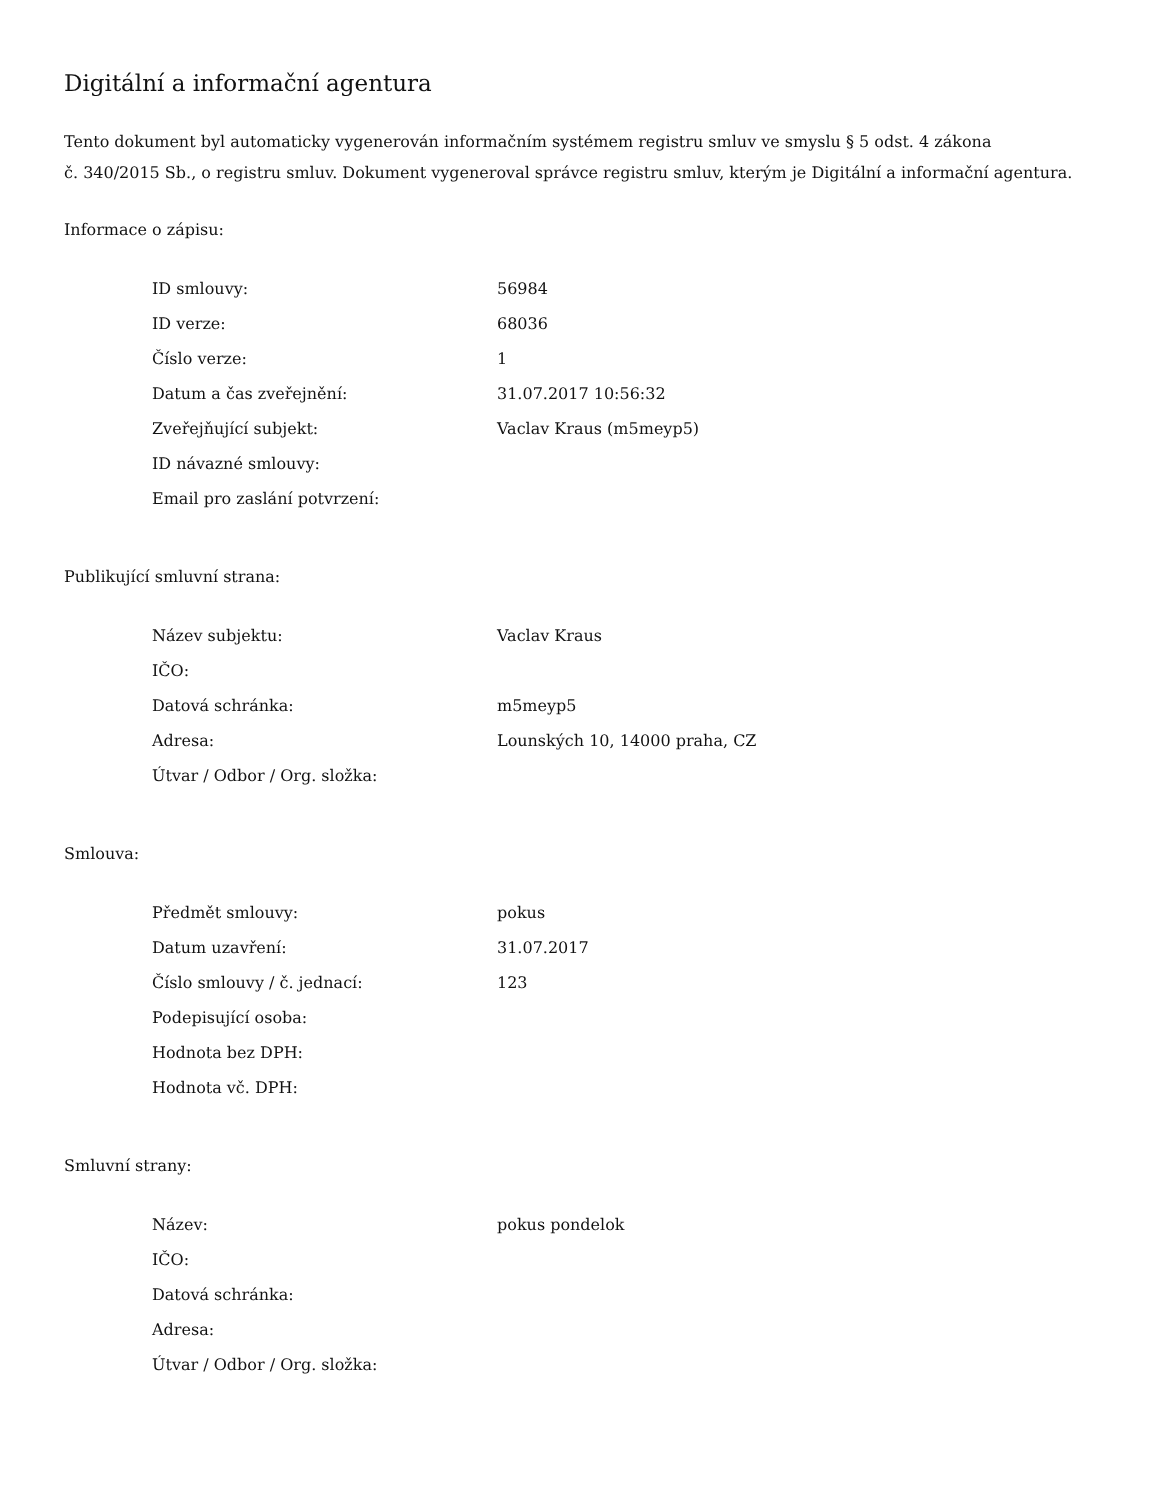Digitální a informační agentura
Tento dokument byl automaticky vygenerován informačním systémem registru smluv ve smyslu § 5 odst. 4 zákona
č. 340/2015 Sb., o registru smluv. Dokument vygeneroval správce registru smluv, kterým je Digitální a informační agentura.
Informace o zápisu:
| ID smlouvy: | 56984 |
| ID verze: | 68036 |
| Číslo verze: | 1 |
| Datum a čas zveřejnění: | 31.07.2017 10:56:32 |
| Zveřejňující subjekt: | Vaclav Kraus (m5meyp5) |
| ID návazné smlouvy: | |
| Email pro zaslání potvrzení: | |
Publikující smluvní strana:
| Název subjektu: | Vaclav Kraus |
| IČO: | |
| Datová schránka: | m5meyp5 |
| Adresa: | Lounských 10, 14000 praha, CZ |
| Útvar / Odbor / Org. složka: | |
Smlouva:
| Předmět smlouvy: | pokus |
| Datum uzavření: | 31.07.2017 |
| Číslo smlouvy / č. jednací: | 123 |
| Podepisující osoba: | |
| Hodnota bez DPH: | |
| Hodnota vč. DPH: | |
Smluvní strany:
| Název: | pokus pondelok |
| IČO: | |
| Datová schránka: | |
| Adresa: | |
| Útvar / Odbor / Org. složka: | |